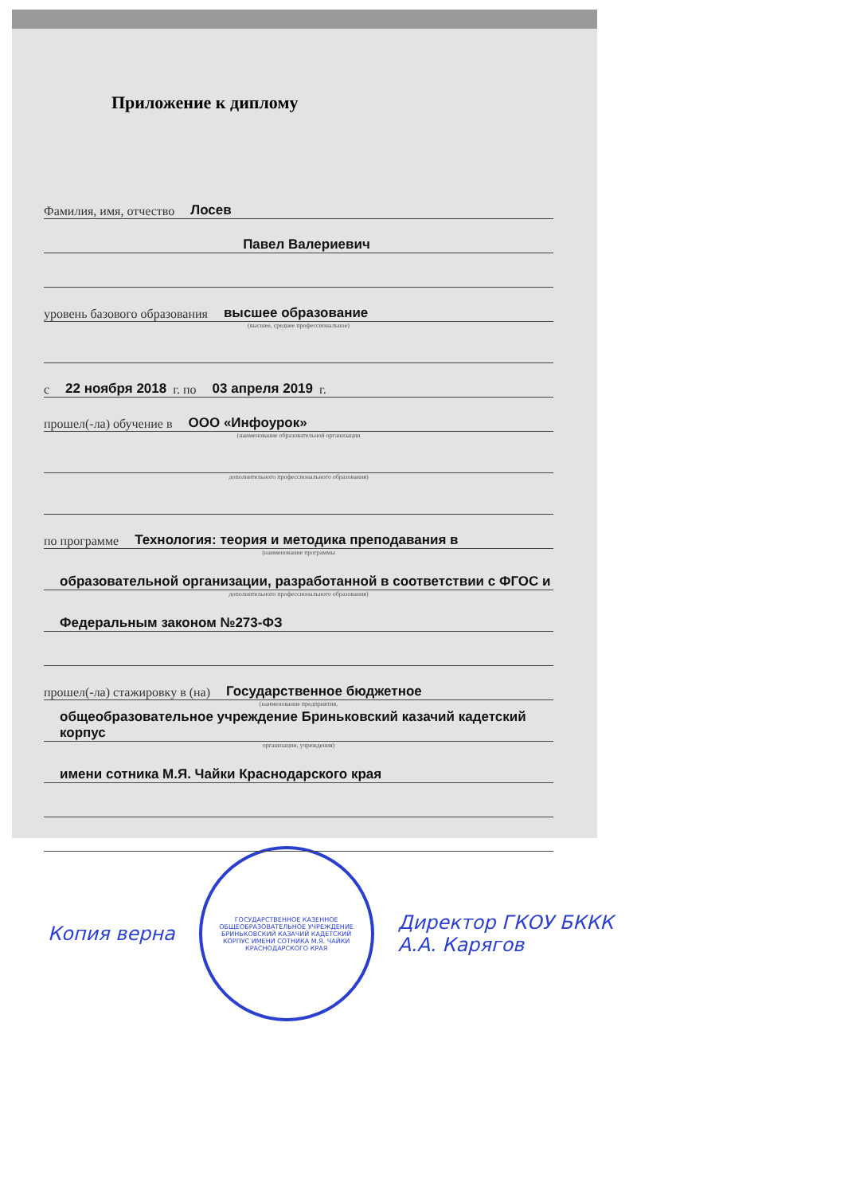Приложение к диплому
Фамилия, имя, отчество Лосев
Павел Валериевич
уровень базового образования высшее образование
(высшее, среднее профессиональное)
с 22 ноября 2018 г. по 03 апреля 2019 г.
прошел(-ла) обучение в ООО «Инфоурок»
(наименование образовательной организации
дополнительного профессионального образования)
по программе Технология: теория и методика преподавания в
(наименование программы
образовательной организации, разработанной в соответствии с ФГОС и
дополнительного профессионального образования)
Федеральным законом №273-ФЗ
прошел(-ла) стажировку в (на) Государственное бюджетное
(наименование предприятия,
общеобразовательное учреждение Бриньковский казачий кадетский корпус
организации, учреждения)
имени сотника М.Я. Чайки Краснодарского края
Копия верна
ГОСУДАРСТВЕННОЕ КАЗЕННОЕ ОБЩЕОБРАЗОВАТЕЛЬНОЕ УЧРЕЖДЕНИЕ БРИНЬКОВСКИЙ КАЗАЧИЙ КАДЕТСКИЙ КОРПУС ИМЕНИ СОТНИКА М.Я. ЧАЙКИ КРАСНОДАРСКОГО КРАЯ
Директор ГКОУ БККК
А.А. Карягов